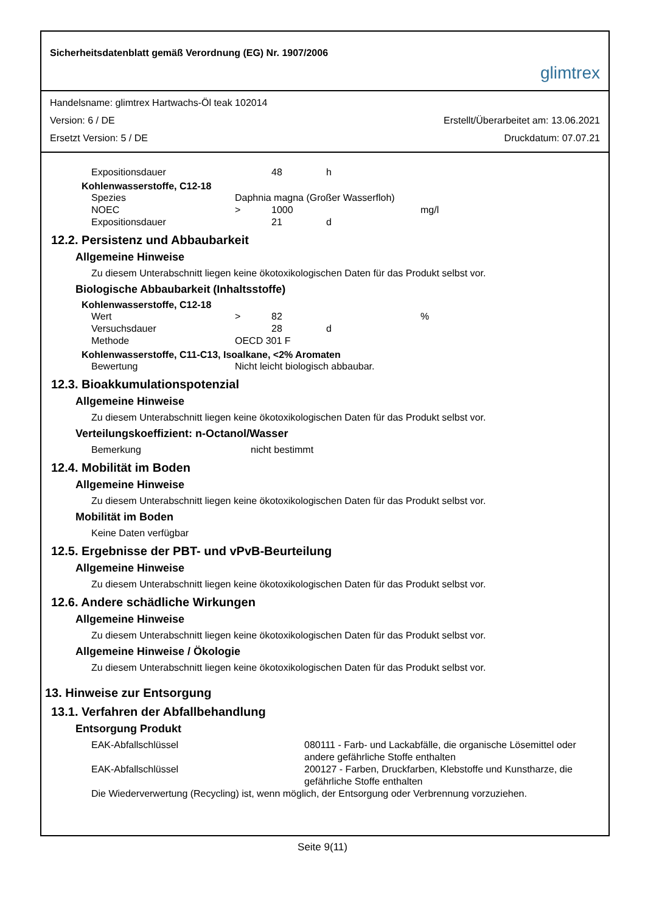Sicherheitsdatenblatt gemäß Verordnung (EG) Nr. 1907/2006
glimtrex
Handelsname: glimtrex Hartwachs-Öl teak 102014
Version: 6 / DE Erstellt/Überarbeitet am: 13.06.2021
Ersetzt Version: 5 / DE Druckdatum: 07.07.21
| Expositionsdauer | | 48 | h |
Kohlenwasserstoffe, C12-18
| Spezies | Daphnia magna (Großer Wasserfloh) | | | |
| NOEC | > | 1000 | | mg/l |
| Expositionsdauer | | 21 | d | |
12.2. Persistenz und Abbaubarkeit
Allgemeine Hinweise
Zu diesem Unterabschnitt liegen keine ökotoxikologischen Daten für das Produkt selbst vor.
Biologische Abbaubarkeit (Inhaltsstoffe)
Kohlenwasserstoffe, C12-18
| Wert | > | 82 | | % |
| Versuchsdauer | | 28 | d | |
| Methode | OECD 301 F | | | |
Kohlenwasserstoffe, C11-C13, Isoalkane, <2% Aromaten
| Bewertung | Nicht leicht biologisch abbaubar. |
12.3. Bioakkumulationspotenzial
Allgemeine Hinweise
Zu diesem Unterabschnitt liegen keine ökotoxikologischen Daten für das Produkt selbst vor.
Verteilungskoeffizient: n-Octanol/Wasser
| Bemerkung | nicht bestimmt |
12.4. Mobilität im Boden
Allgemeine Hinweise
Zu diesem Unterabschnitt liegen keine ökotoxikologischen Daten für das Produkt selbst vor.
Mobilität im Boden
Keine Daten verfügbar
12.5. Ergebnisse der PBT- und vPvB-Beurteilung
Allgemeine Hinweise
Zu diesem Unterabschnitt liegen keine ökotoxikologischen Daten für das Produkt selbst vor.
12.6. Andere schädliche Wirkungen
Allgemeine Hinweise
Zu diesem Unterabschnitt liegen keine ökotoxikologischen Daten für das Produkt selbst vor.
Allgemeine Hinweise / Ökologie
Zu diesem Unterabschnitt liegen keine ökotoxikologischen Daten für das Produkt selbst vor.
13. Hinweise zur Entsorgung
13.1. Verfahren der Abfallbehandlung
Entsorgung Produkt
| EAK-Abfallschlüssel | 080111 - Farb- und Lackabfälle, die organische Lösemittel oder andere gefährliche Stoffe enthalten |
| EAK-Abfallschlüssel | 200127 - Farben, Druckfarben, Klebstoffe und Kunstharze, die gefährliche Stoffe enthalten |
Die Wiederverwertung (Recycling) ist, wenn möglich, der Entsorgung oder Verbrennung vorzuziehen.
Seite 9(11)